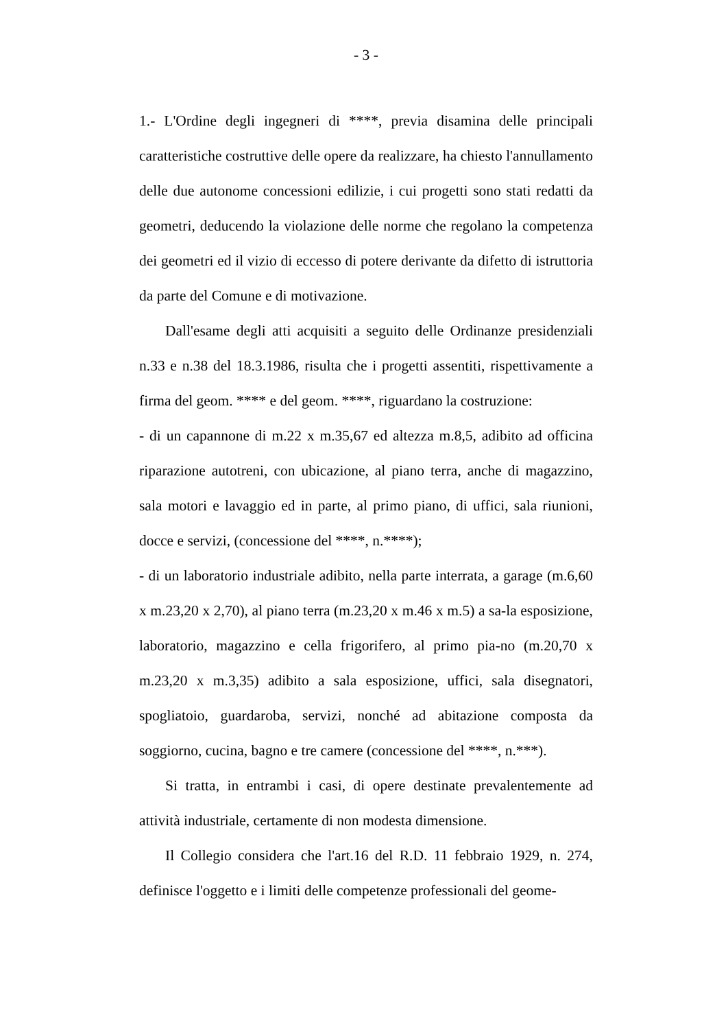- 3 -
1.- L'Ordine degli ingegneri di ****, previa disamina delle principali caratteristiche costruttive delle opere da realizzare, ha chiesto l'annullamento delle due autonome concessioni edilizie, i cui progetti sono stati redatti da geometri, deducendo la violazione delle norme che regolano la competenza dei geometri ed il vizio di eccesso di potere derivante da difetto di istruttoria da parte del Comune e di motivazione.
Dall'esame degli atti acquisiti a seguito delle Ordinanze presidenziali n.33 e n.38 del 18.3.1986, risulta che i progetti assentiti, rispettivamente a firma del geom. **** e del geom. ****, riguardano la costruzione:
- di un capannone di m.22 x m.35,67 ed altezza m.8,5, adibito ad officina riparazione autotreni, con ubicazione, al piano terra, anche di magazzino, sala motori e lavaggio ed in parte, al primo piano, di uffici, sala riunioni, docce e servizi, (concessione del ****, n.****);
- di un laboratorio industriale adibito, nella parte interrata, a garage (m.6,60 x m.23,20 x 2,70), al piano terra (m.23,20 x m.46 x m.5) a sa-la esposizione, laboratorio, magazzino e cella frigorifero, al primo pia-no (m.20,70 x m.23,20 x m.3,35) adibito a sala esposizione, uffici, sala disegnatori, spogliatoio, guardaroba, servizi, nonché ad abitazione composta da soggiorno, cucina, bagno e tre camere (concessione del ****, n.***).
Si tratta, in entrambi i casi, di opere destinate prevalentemente ad attività industriale, certamente di non modesta dimensione.
Il Collegio considera che l'art.16 del R.D. 11 febbraio 1929, n. 274, definisce l'oggetto e i limiti delle competenze professionali del geome-